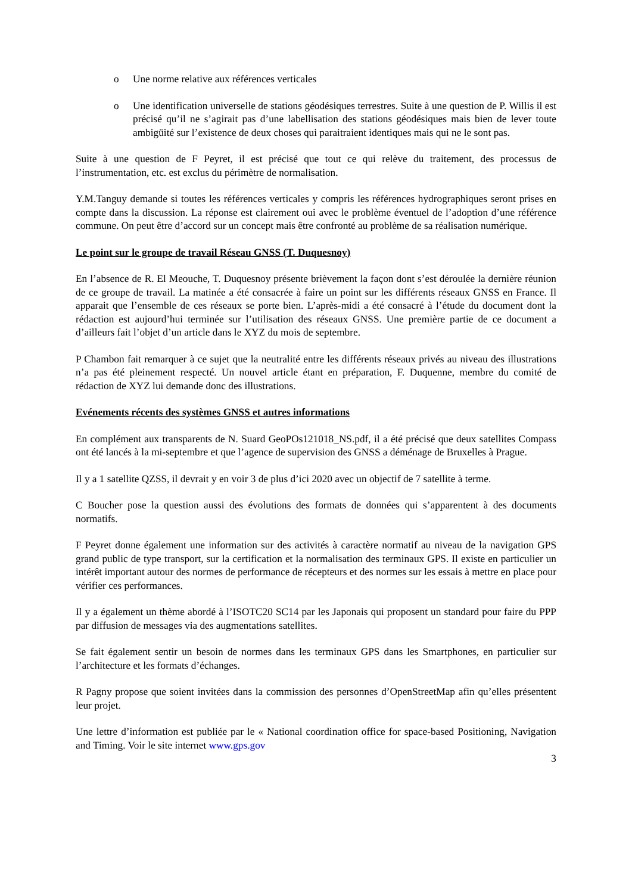o Une norme relative aux références verticales
o Une identification universelle de stations géodésiques terrestres. Suite à une question de P. Willis il est précisé qu’il ne s’agirait pas d’une labellisation des stations géodésiques mais bien de lever toute ambigüité sur l’existence de deux choses qui paraitraient identiques mais qui ne le sont pas.
Suite à une question de F Peyret, il est précisé que tout ce qui relève du traitement, des processus de l’instrumentation, etc. est exclus du périmètre de normalisation.
Y.M.Tanguy demande si toutes les références verticales y compris les références hydrographiques seront prises en compte dans la discussion. La réponse est clairement oui avec le problème éventuel de l’adoption d’une référence commune. On peut être d’accord sur un concept mais être confronté au problème de sa réalisation numérique.
Le point sur le groupe de travail Réseau GNSS (T. Duquesnoy)
En l’absence de R. El Meouche, T. Duquesnoy présente brièvement la façon dont s’est déroulée la dernière réunion de ce groupe de travail. La matinée a été consacrée à faire un point sur les différents réseaux GNSS en France. Il apparait que l’ensemble de ces réseaux se porte bien. L’après-midi a été consacré à l’étude du document dont la rédaction est aujourd’hui terminée sur l’utilisation des réseaux GNSS. Une première partie de ce document a d’ailleurs fait l’objet d’un article dans le XYZ du mois de septembre.
P Chambon fait remarquer à ce sujet que la neutralité entre les différents réseaux privés au niveau des illustrations n’a pas été pleinement respecté. Un nouvel article étant en préparation, F. Duquenne, membre du comité de rédaction de XYZ lui demande donc des illustrations.
Evénements récents des systèmes GNSS et autres informations
En complément aux transparents de N. Suard GeoPOs121018_NS.pdf, il a été précisé que deux satellites Compass ont été lancés à la mi-septembre et que l’agence de supervision des GNSS a déménage de Bruxelles à Prague.
Il y a 1 satellite QZSS, il devrait y en voir 3 de plus d’ici 2020 avec un objectif de 7 satellite à terme.
C Boucher pose la question aussi des évolutions des formats de données qui s’apparentent à des documents normatifs.
F Peyret donne également une information sur des activités à caractère normatif au niveau de la navigation GPS grand public de type transport, sur la certification et la normalisation des terminaux GPS. Il existe en particulier un intérêt important autour des normes de performance de récepteurs et des normes sur les essais à mettre en place pour vérifier ces performances.
Il y a également un thème abordé à l’ISOTC20 SC14 par les Japonais qui proposent un standard pour faire du PPP par diffusion de messages via des augmentations satellites.
Se fait également sentir un besoin de normes dans les terminaux GPS dans les Smartphones, en particulier sur l’architecture et les formats d’échanges.
R Pagny propose que soient invitées dans la commission des personnes d’OpenStreetMap afin qu’elles présentent leur projet.
Une lettre d’information est publiée par le « National coordination office for space-based Positioning, Navigation and Timing. Voir le site internet www.gps.gov
3